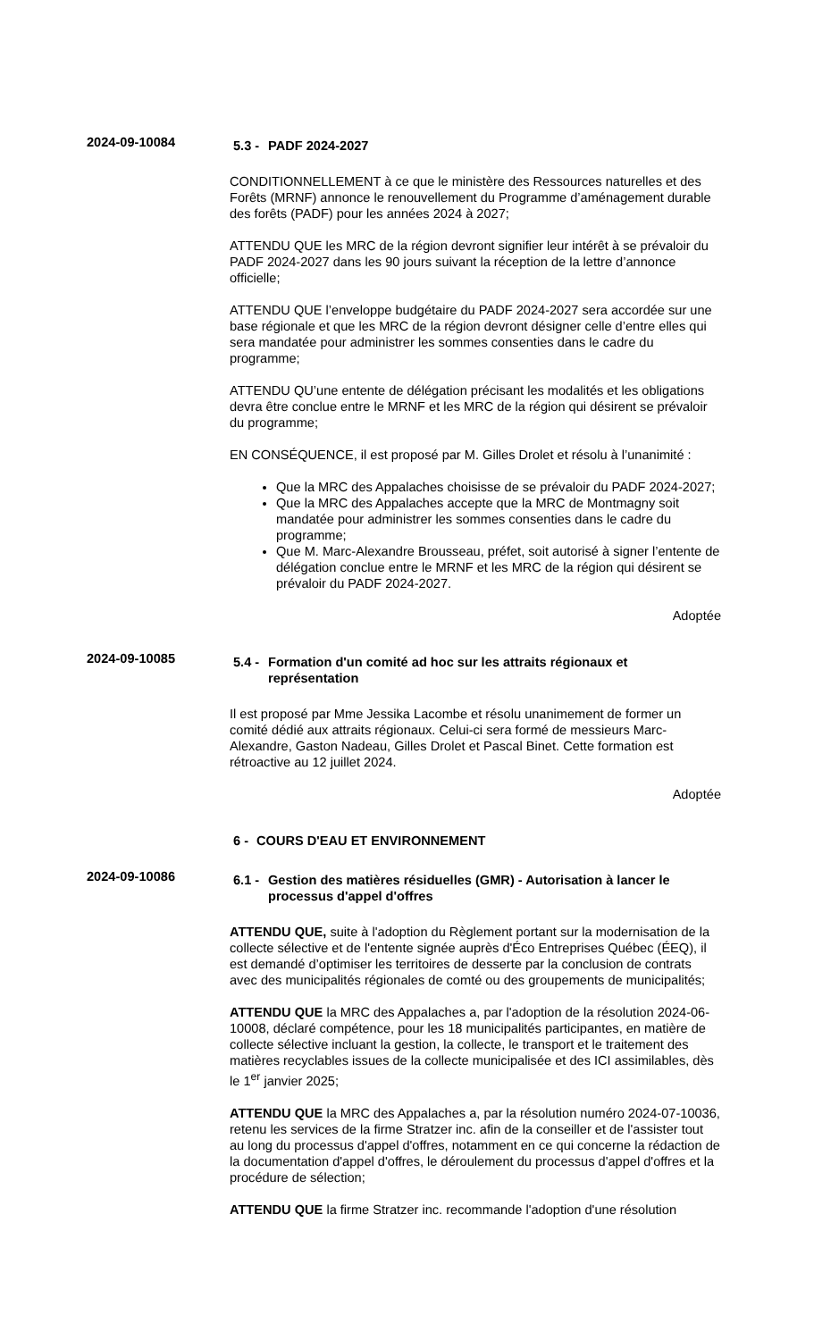2024-09-10084
5.3 - PADF 2024-2027
CONDITIONNELLEMENT à ce que le ministère des Ressources naturelles et des Forêts (MRNF) annonce le renouvellement du Programme d’aménagement durable des forêts (PADF) pour les années 2024 à 2027;
ATTENDU QUE les MRC de la région devront signifier leur intérêt à se prévaloir du PADF 2024-2027 dans les 90 jours suivant la réception de la lettre d’annonce officielle;
ATTENDU QUE l’enveloppe budgétaire du PADF 2024-2027 sera accordée sur une base régionale et que les MRC de la région devront désigner celle d’entre elles qui sera mandatée pour administrer les sommes consenties dans le cadre du programme;
ATTENDU QU’une entente de délégation précisant les modalités et les obligations devra être conclue entre le MRNF et les MRC de la région qui désirent se prévaloir du programme;
EN CONSÉQUENCE, il est proposé par M. Gilles Drolet et résolu à l’unanimité :
Que la MRC des Appalaches choisisse de se prévaloir du PADF 2024-2027;
Que la MRC des Appalaches accepte que la MRC de Montmagny soit mandatée pour administrer les sommes consenties dans le cadre du programme;
Que M. Marc-Alexandre Brousseau, préfet, soit autorisé à signer l’entente de délégation conclue entre le MRNF et les MRC de la région qui désirent se prévaloir du PADF 2024-2027.
Adoptée
2024-09-10085
5.4 - Formation d'un comité ad hoc sur les attraits régionaux et représentation
Il est proposé par Mme Jessika Lacombe et résolu unanimement de former un comité dédié aux attraits régionaux. Celui-ci sera formé de messieurs Marc-Alexandre, Gaston Nadeau, Gilles Drolet et Pascal Binet. Cette formation est rétroactive au 12 juillet 2024.
Adoptée
6 - COURS D'EAU ET ENVIRONNEMENT
2024-09-10086
6.1 - Gestion des matières résiduelles (GMR) - Autorisation à lancer le processus d'appel d'offres
ATTENDU QUE, suite à l'adoption du Règlement portant sur la modernisation de la collecte sélective et de l'entente signée auprès d'Éco Entreprises Québec (ÉEQ), il est demandé d’optimiser les territoires de desserte par la conclusion de contrats avec des municipalités régionales de comté ou des groupements de municipalités;
ATTENDU QUE la MRC des Appalaches a, par l'adoption de la résolution 2024-06-10008, déclaré compétence, pour les 18 municipalités participantes, en matière de collecte sélective incluant la gestion, la collecte, le transport et le traitement des matières recyclables issues de la collecte municipalisée et des ICI assimilables, dès le 1<sup>er</sup> janvier 2025;
ATTENDU QUE la MRC des Appalaches a, par la résolution numéro 2024-07-10036, retenu les services de la firme Stratzer inc. afin de la conseiller et de l'assister tout au long du processus d'appel d'offres, notamment en ce qui concerne la rédaction de la documentation d'appel d'offres, le déroulement du processus d'appel d'offres et la procédure de sélection;
ATTENDU QUE la firme Stratzer inc. recommande l'adoption d'une résolution